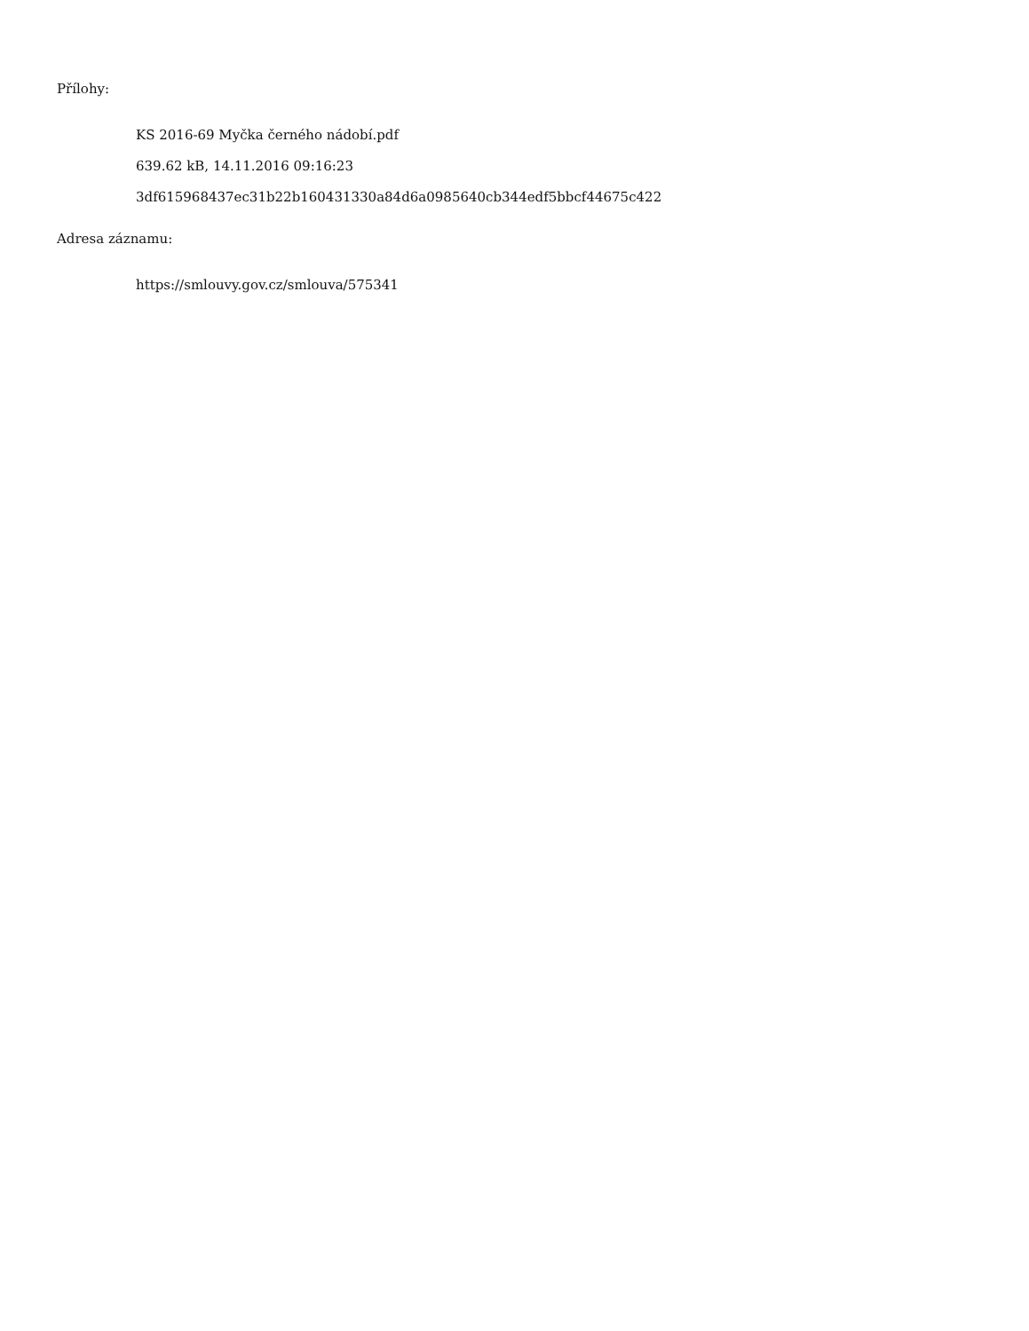Přílohy:
KS 2016-69 Myčka černého nádobí.pdf
639.62 kB, 14.11.2016 09:16:23
3df615968437ec31b22b160431330a84d6a0985640cb344edf5bbcf44675c422
Adresa záznamu:
https://smlouvy.gov.cz/smlouva/575341